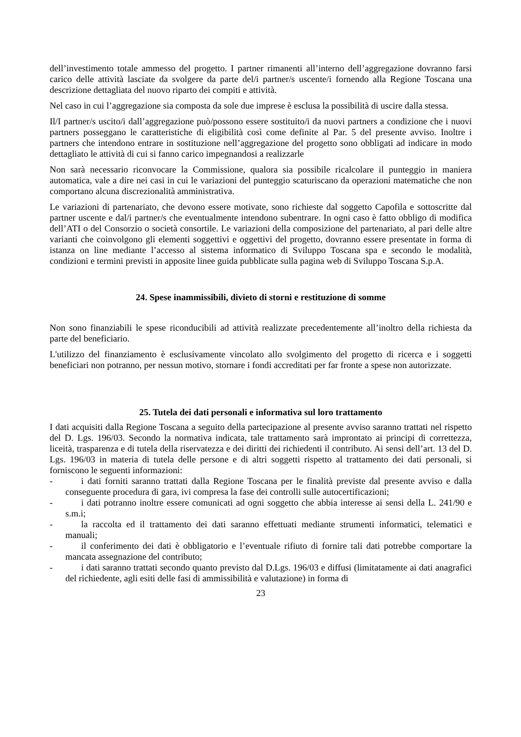dell’investimento totale ammesso del progetto. I partner rimanenti all’interno dell’aggregazione dovranno farsi carico delle attività lasciate da svolgere da parte del/i partner/s uscente/i fornendo alla Regione Toscana una descrizione dettagliata del nuovo riparto dei compiti e attività.
Nel caso in cui l’aggregazione sia composta da sole due imprese è esclusa la possibilità di uscire dalla stessa.
Il/I partner/s uscito/i dall’aggregazione può/possono essere sostituito/i da nuovi partners a condizione che i nuovi partners posseggano le caratteristiche di eligibilità così come definite al Par. 5 del presente avviso. Inoltre i partners che intendono entrare in sostituzione nell’aggregazione del progetto sono obbligati ad indicare in modo dettagliato le attività di cui si fanno carico impegnandosi a realizzarle
Non sarà necessario riconvocare la Commissione, qualora sia possibile ricalcolare il punteggio in maniera automatica, vale a dire nei casi in cui le variazioni del punteggio scaturiscano da operazioni matematiche che non comportano alcuna discrezionalità amministrativa.
Le variazioni di partenariato, che devono essere motivate, sono richieste dal soggetto Capofila e sottoscritte dal partner uscente e dal/i partner/s che eventualmente intendono subentrare. In ogni caso è fatto obbligo di modifica dell’ATI o del Consorzio o società consortile. Le variazioni della composizione del partenariato, al pari delle altre varianti che coinvolgono gli elementi soggettivi e oggettivi del progetto, dovranno essere presentate in forma di istanza on line mediante l’accesso al sistema informatico di Sviluppo Toscana spa e secondo le modalità, condizioni e termini previsti in apposite linee guida pubblicate sulla pagina web di Sviluppo Toscana S.p.A.
24. Spese inammissibili, divieto di storni e restituzione di somme
Non sono finanziabili le spese riconducibili ad attività realizzate precedentemente all’inoltro della richiesta da parte del beneficiario.
L'utilizzo del finanziamento è esclusivamente vincolato allo svolgimento del progetto di ricerca e i soggetti beneficiari non potranno, per nessun motivo, stornare i fondi accreditati per far fronte a spese non autorizzate.
25. Tutela dei dati personali e informativa sul loro trattamento
I dati acquisiti dalla Regione Toscana a seguito della partecipazione al presente avviso saranno trattati nel rispetto del D. Lgs. 196/03. Secondo la normativa indicata, tale trattamento sarà improntato ai principi di correttezza, liceità, trasparenza e di tutela della riservatezza e dei diritti dei richiedenti il contributo. Ai sensi dell’art. 13 del D. Lgs. 196/03 in materia di tutela delle persone e di altri soggetti rispetto al trattamento dei dati personali, si forniscono le seguenti informazioni:
- i dati forniti saranno trattati dalla Regione Toscana per le finalità previste dal presente avviso e dalla conseguente procedura di gara, ivi compresa la fase dei controlli sulle autocertificazioni;
- i dati potranno inoltre essere comunicati ad ogni soggetto che abbia interesse ai sensi della L. 241/90 e s.m.i;
- la raccolta ed il trattamento dei dati saranno effettuati mediante strumenti informatici, telematici e manuali;
- il conferimento dei dati è obbligatorio e l’eventuale rifiuto di fornire tali dati potrebbe comportare la mancata assegnazione del contributo;
- i dati saranno trattati secondo quanto previsto dal D.Lgs. 196/03 e diffusi (limitatamente ai dati anagrafici del richiedente, agli esiti delle fasi di ammissibilità e valutazione) in forma di
23